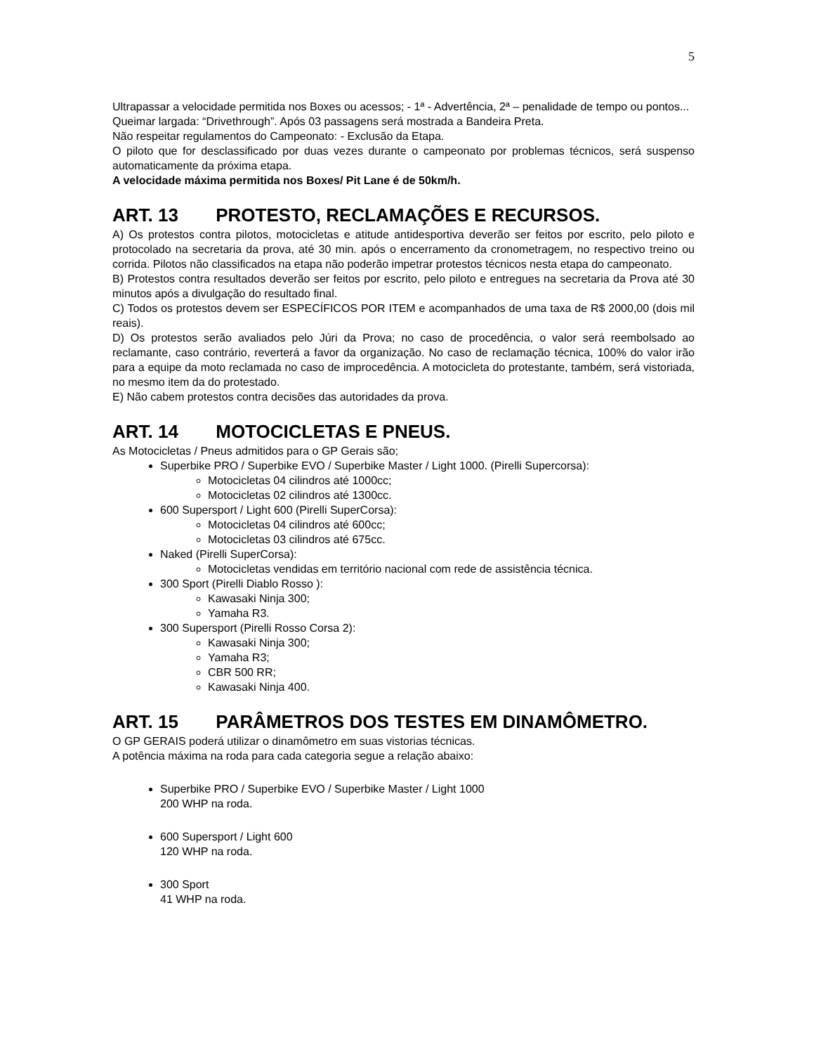5
Ultrapassar a velocidade permitida nos Boxes ou acessos; - 1ª - Advertência, 2ª – penalidade de tempo ou pontos...
Queimar largada: “Drivethrough”. Após 03 passagens será mostrada a Bandeira Preta.
Não respeitar regulamentos do Campeonato: - Exclusão da Etapa.
O piloto que for desclassificado por duas vezes durante o campeonato por problemas técnicos, será suspenso automaticamente da próxima etapa.
A velocidade máxima permitida nos Boxes/ Pit Lane é de 50km/h.
ART. 13 PROTESTO, RECLAMAÇÕES E RECURSOS.
A) Os protestos contra pilotos, motocicletas e atitude antidesportiva deverão ser feitos por escrito, pelo piloto e protocolado na secretaria da prova, até 30 min. após o encerramento da cronometragem, no respectivo treino ou corrida. Pilotos não classificados na etapa não poderão impetrar protestos técnicos nesta etapa do campeonato.
B) Protestos contra resultados deverão ser feitos por escrito, pelo piloto e entregues na secretaria da Prova até 30 minutos após a divulgação do resultado final.
C) Todos os protestos devem ser ESPECÍFICOS POR ITEM e acompanhados de uma taxa de R$ 2000,00 (dois mil reais).
D) Os protestos serão avaliados pelo Júri da Prova; no caso de procedência, o valor será reembolsado ao reclamante, caso contrário, reverterá a favor da organização. No caso de reclamação técnica, 100% do valor irão para a equipe da moto reclamada no caso de improcedência. A motocicleta do protestante, também, será vistoriada, no mesmo item da do protestado.
E) Não cabem protestos contra decisões das autoridades da prova.
ART. 14 MOTOCICLETAS E PNEUS.
As Motocicletas / Pneus admitidos para o GP Gerais são;
Superbike PRO / Superbike EVO / Superbike Master / Light 1000. (Pirelli Supercorsa):
Motocicletas 04 cilindros até 1000cc;
Motocicletas 02 cilindros até 1300cc.
600 Supersport / Light 600 (Pirelli SuperCorsa):
Motocicletas 04 cilindros até 600cc;
Motocicletas 03 cilindros até 675cc.
Naked (Pirelli SuperCorsa):
Motocicletas vendidas em território nacional com rede de assistência técnica.
300 Sport (Pirelli Diablo Rosso ):
Kawasaki Ninja 300;
Yamaha R3.
300 Supersport (Pirelli Rosso Corsa 2):
Kawasaki Ninja 300;
Yamaha R3;
CBR 500 RR;
Kawasaki Ninja 400.
ART. 15 PARÂMETROS DOS TESTES EM DINAMÔMETRO.
O GP GERAIS poderá utilizar o dinamômetro em suas vistorias técnicas.
A potência máxima na roda para cada categoria segue a relação abaixo:
Superbike PRO / Superbike EVO / Superbike Master / Light 1000
200 WHP na roda.
600 Supersport / Light 600
120 WHP na roda.
300 Sport
41 WHP na roda.